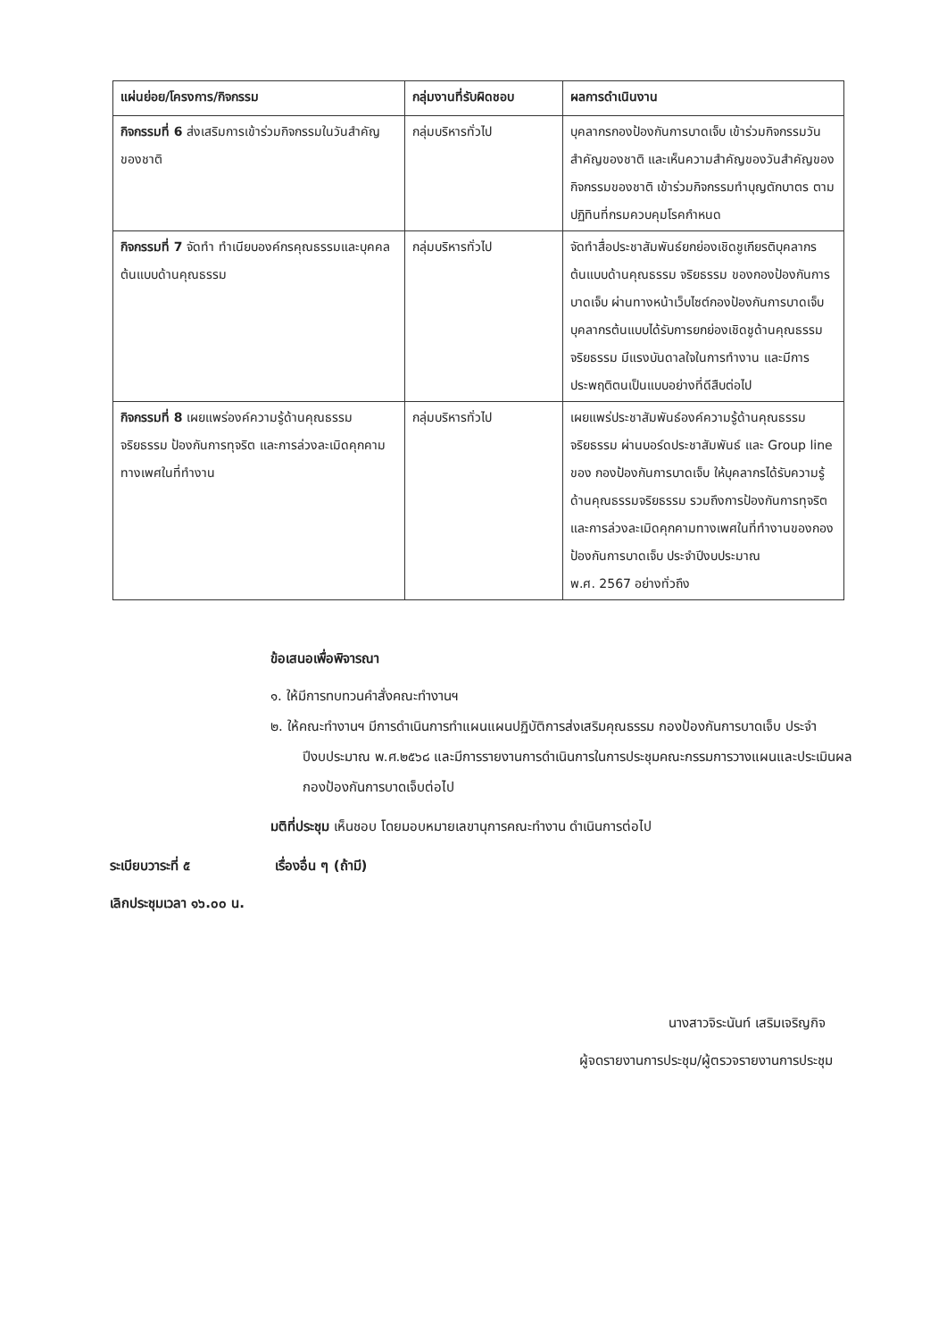| แผ่นย่อย/โครงการ/กิจกรรม | กลุ่มงานที่รับผิดชอบ | ผลการดำเนินงาน |
| --- | --- | --- |
| กิจกรรมที่ 6 ส่งเสริมการเข้าร่วมกิจกรรมในวันสำคัญของชาติ | กลุ่มบริหารทั่วไป | บุคลากรกองป้องกันการบาดเจ็บ เข้าร่วมกิจกรรมวันสำคัญของชาติ และเห็นความสำคัญของวันสำคัญของกิจกรรมของชาติ เข้าร่วมกิจกรรมทำบุญตักบาตร ตามปฏิทินที่กรมควบคุมโรคกำหนด |
| กิจกรรมที่ 7 จัดทำ ทำเนียบองค์กรคุณธรรมและบุคคลต้นแบบด้านคุณธรรม | กลุ่มบริหารทั่วไป | จัดทำสื่อประชาสัมพันธ์ยกย่องเชิดชูเกียรติบุคลากรต้นแบบด้านคุณธรรม จริยธรรม ของกองป้องกันการบาดเจ็บ ผ่านทางหน้าเว็บไซต์กองป้องกันการบาดเจ็บ บุคลากรต้นแบบได้รับการยกย่องเชิดชูด้านคุณธรรม จริยธรรม มีแรงบันดาลใจในการทำงาน และมีการประพฤติตนเป็นแบบอย่างที่ดีสืบต่อไป |
| กิจกรรมที่ 8 เผยแพร่องค์ความรู้ด้านคุณธรรม จริยธรรม ป้องกันการทุจริต และการล่วงละเมิดคุกคามทางเพศในที่ทำงาน | กลุ่มบริหารทั่วไป | เผยแพร่ประชาสัมพันธ์องค์ความรู้ด้านคุณธรรม จริยธรรม ผ่านบอร์ดประชาสัมพันธ์ และ Group line ของ กองป้องกันการบาดเจ็บ ให้บุคลากรได้รับความรู้ด้านคุณธรรมจริยธรรม รวมถึงการป้องกันการทุจริต และการล่วงละเมิดคุกคามทางเพศในที่ทำงานของกองป้องกันการบาดเจ็บ ประจำปีงบประมาณ พ.ศ. 2567 อย่างทั่วถึง |
ข้อเสนอเพื่อพิจารณา
๑. ให้มีการทบทวนคำสั่งคณะทำงานฯ
๒. ให้คณะทำงานฯ มีการดำเนินการทำแผนแผนปฏิบัติการส่งเสริมคุณธรรม กองป้องกันการบาดเจ็บ ประจำปีงบประมาณ พ.ศ.๒๕๖๘ และมีการรายงานการดำเนินการในการประชุมคณะกรรมการวางแผนและประเมินผล กองป้องกันการบาดเจ็บต่อไป
มติที่ประชุม เห็นชอบ โดยมอบหมายเลขานุการคณะทำงาน ดำเนินการต่อไป
ระเบียบวาระที่ ๕ เรื่องอื่น ๆ (ถ้ามี)
เลิกประชุมเวลา ๑๖.๐๐ น.
นางสาวจิระนันท์ เสริมเจริญกิจ
ผู้จดรายงานการประชุม/ผู้ตรวจรายงานการประชุม